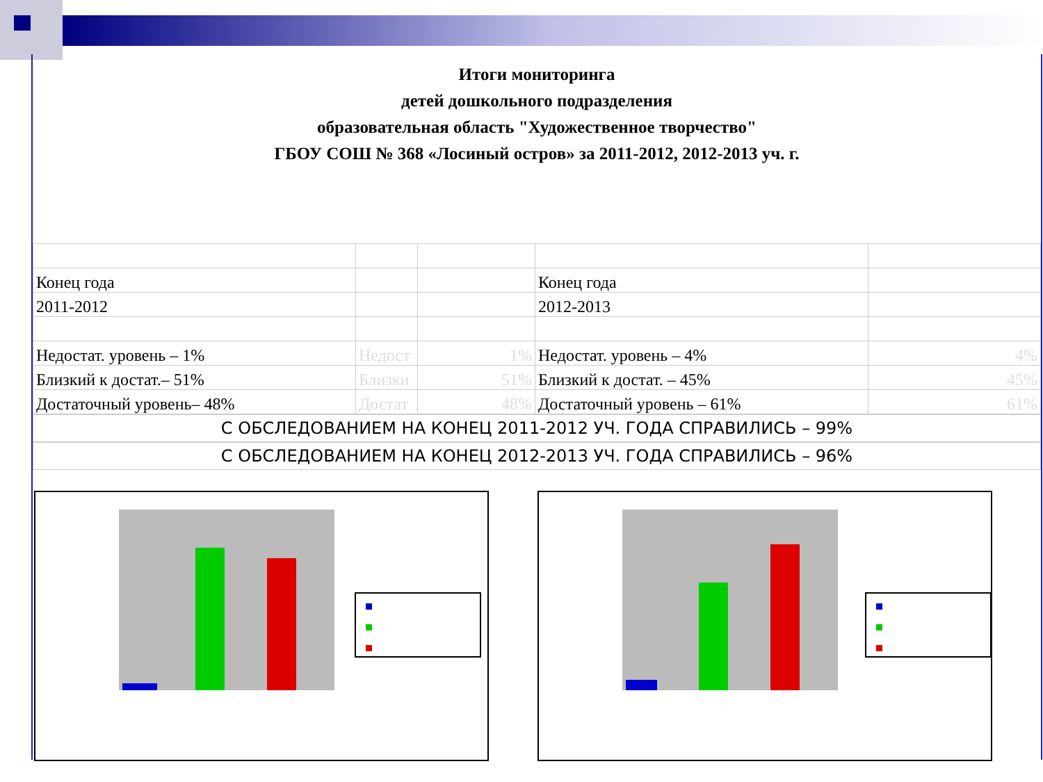Итоги мониторинга
детей дошкольного подразделения
образовательная область "Художественное творчество"
ГБОУ СОШ № 368 «Лосиный остров» за 2011-2012, 2012-2013 уч. г.
| Конец года | | | Конец года | |
| 2011-2012 | | | 2012-2013 | |
| Недостат. уровень – 1% | Недост | 1% | Недостат. уровень – 4% | 4% |
| Близкий к достат.– 51% | Близки | 51% | Близкий к достат. – 45% | 45% |
| Достаточный уровень– 48% | Достат | 48% | Достаточный уровень – 61% | 61% |
С ОБСЛЕДОВАНИЕМ НА КОНЕЦ 2011-2012 УЧ. ГОДА СПРАВИЛИСЬ – 99%
С ОБСЛЕДОВАНИЕМ НА КОНЕЦ 2012-2013 УЧ. ГОДА СПРАВИЛИСЬ – 96%